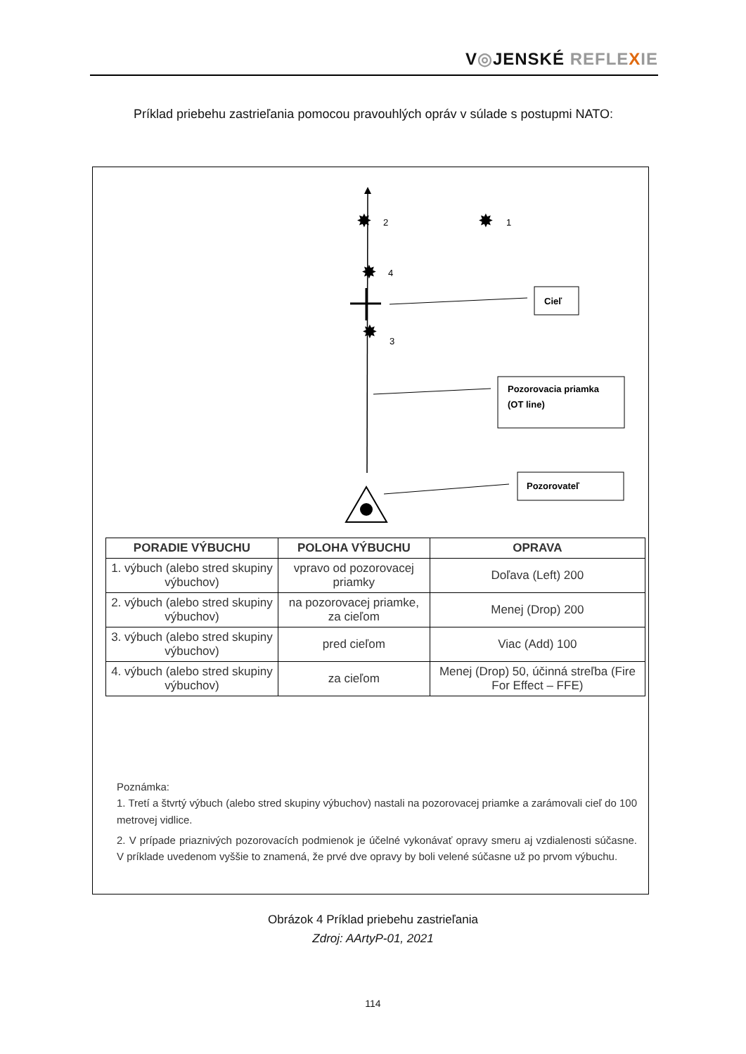V◎JENSKÉ REFLE XIE
Príklad priebehu zastrieľania pomocou pravouhlých opráv v súlade s postupmi NATO:
2
1
4
3
✸
✸
✸
✸
Cieľ
Pozorovacia priamka
(OT line)
Pozorovateľ
| PORADIE VÝBUCHU | POLOHA VÝBUCHU | OPRAVA |
| --- | --- | --- |
| 1. výbuch (alebo stred skupiny výbuchov) | vpravo od pozorovacej priamky | Doľava (Left) 200 |
| 2. výbuch (alebo stred skupiny výbuchov) | na pozorovacej priamke, za cieľom | Menej (Drop) 200 |
| 3. výbuch (alebo stred skupiny výbuchov) | pred cieľom | Viac (Add) 100 |
| 4. výbuch (alebo stred skupiny výbuchov) | za cieľom | Menej (Drop) 50, účinná streľba (Fire For Effect – FFE) |
Poznámka:
1. Tretí a štvrtý výbuch (alebo stred skupiny výbuchov) nastali na pozorovacej priamke a zarámovali cieľ do 100 metrovej vidlice.
2. V prípade priaznivých pozorovacích podmienok je účelné vykonávať opravy smeru aj vzdialenosti súčasne. V príklade uvedenom vyššie to znamená, že prvé dve opravy by boli velené súčasne už po prvom výbuchu.
Obrázok 4 Príklad priebehu zastrieľania
Zdroj: AArtyP-01, 2021
114